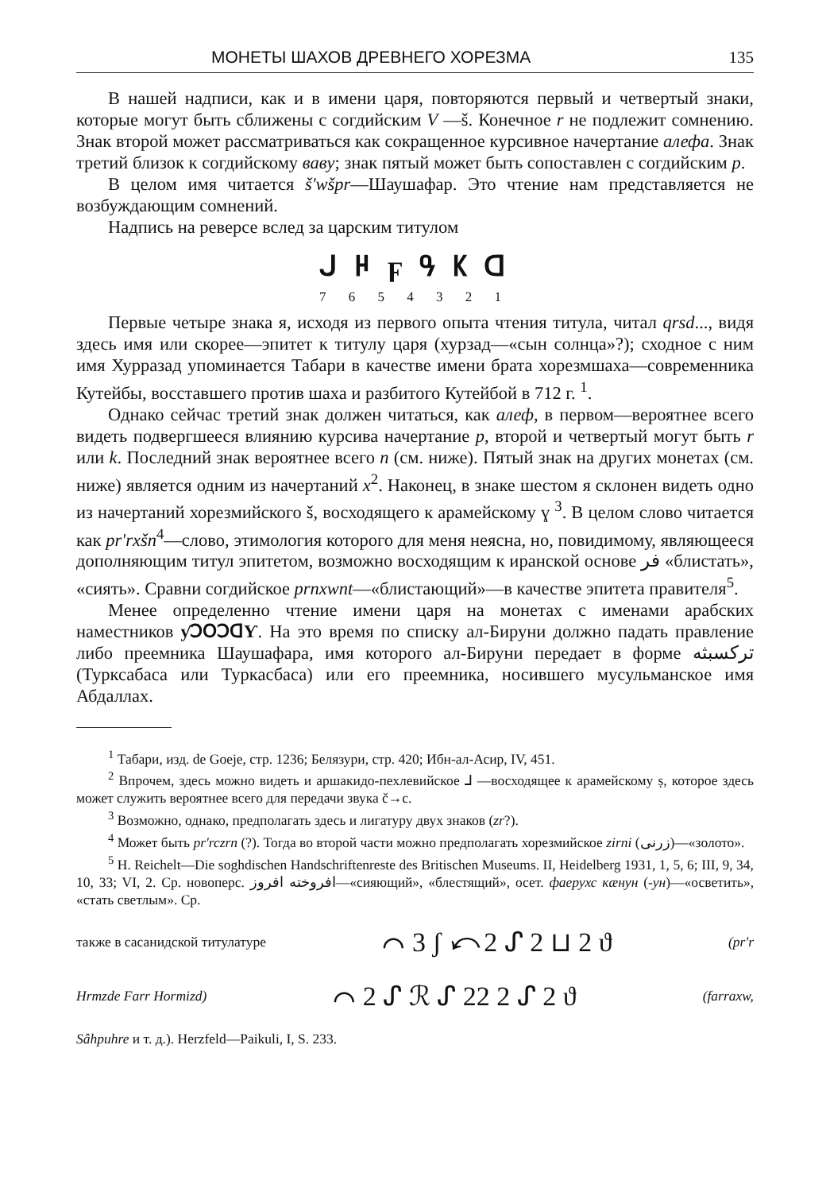МОНЕТЫ ШАХОВ ДРЕВНЕГО ХОРЕЗМА 135
В нашей надписи, как и в имени царя, повторяются первый и четвертый знаки, которые могут быть сближены с согдийским V —š. Конечное r не подлежит сомнению. Знак второй может рассматриваться как сокращенное курсивное начертание алефа. Знак третий близок к согдийскому вaвy; знак пятый может быть сопоставлен с согдийским p.
В целом имя читается š'wšpr—Шаушафар. Это чтение нам представляется не возбуждающим сомнений.
Надпись на реверсе вслед за царским титулом
ᒍ ዞ ϝ ዓ ᛕ ꓷ
7 6 5 4 3 2 1
Первые четыре знака я, исходя из первого опыта чтения титула, читал qrsd..., видя здесь имя или скорее—эпитет к титулу царя (хурзад—«сын солнца»?); сходное с ним имя Хурразад упоминается Табари в качестве имени брата хорезмшаха—современника Кутейбы, восставшего против шаха и разбитого Кутейбой в 712 г. <sup>1</sup>.
Однако сейчас третий знак должен читаться, как алеф, в первом—вероятнее всего видеть подвергшееся влиянию курсива начертание p, второй и четвертый могут быть r или k. Последний знак вероятнее всего n (см. ниже). Пятый знак на других монетах (см. ниже) является одним из начертаний x<sup>2</sup>. Наконец, в знаке шестом я склонен видеть одно из начертаний хорезмийского š, восходящего к арамейскому ɣ <sup>3</sup>. В целом слово читается как pr'rxšn<sup>4</sup>—слово, этимология которого для меня неясна, но, повидимому, являющееся дополняющим титул эпитетом, возможно восходящим к иранской основе فر «блистать», «сиять». Сравни согдийское prnxwnt—«блистающий»—в качестве эпитета правителя<sup>5</sup>.
Менее определенно чтение имени царя на монетах с именами арабских наместников ƴꓛꓳꓛꓷƳ. На это время по списку ал-Бируни должно падать правление либо преемника Шаушафара, имя которого ал-Бируни передает в форме ترکسبثه (Турксабаса или Туркасбаса) или его преемника, носившего мусульманское имя Абдаллах.
<sup>1</sup> Табари, изд. de Goeje, стр. 1236; Белязури, стр. 420; Ибн-ал-Асир, IV, 451.
<sup>2</sup> Впрочем, здесь можно видеть и аршакидо-пехлевийское ⅃ —восходящее к арамейскому ṣ, которое здесь может служить вероятнее всего для передачи звука č→c.
<sup>3</sup> Возможно, однако, предполагать здесь и лигатуру двух знаков (zr?).
<sup>4</sup> Может быть pr'rczrn (?). Тогда во второй части можно предполагать хорезмийское zirni (زرنی)—«золото».
<sup>5</sup> H. Reichelt—Die soghdischen Handschriftenreste des Britischen Museums. II, Heidelberg 1931, 1, 5, 6; III, 9, 34, 10, 33; VI, 2. Ср. новоперс. افروخته افروز—«сияющий», «блестящий», осет. фаерухс кæнун (-ун)—«осветить», «стать светлым». Ср.
также в сасанидской титулатуре ⌒ 3 ʃ ⤺2 ᔑ 2 ⊔ 2 ϑ (pr'r
Hrmzde Farr Hormizd) ⌒ 2 ᔑ ℛ ᔑ 22 2 ᔑ 2 ϑ (farraxw,
Sâhpuhre и т. д.). Herzfeld—Paikuli, I, S. 233.